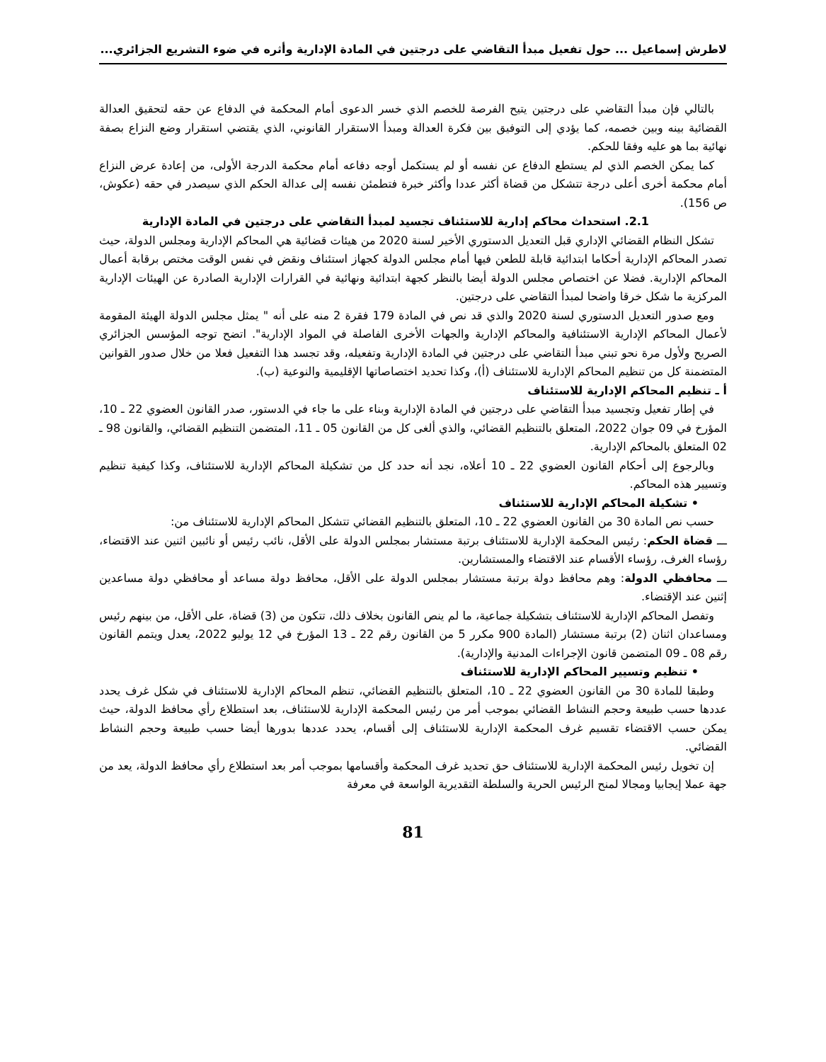لاطرش إسماعيل ... حول تفعيل مبدأ التقاضي على درجتين في المادة الإدارية وأثره في ضوء التشريع الجزائري...
بالتالي فإن مبدأ التقاضي على درجتين يتيح الفرصة للخصم الذي خسر الدعوى أمام المحكمة في الدفاع عن حقه لتحقيق العدالة القضائية بينه وبين خصمه، كما يؤدي إلى التوفيق بين فكرة العدالة ومبدأ الاستقرار القانوني، الذي يقتضي استقرار وضع النزاع بصفة نهائية بما هو عليه وفقا للحكم.
كما يمكن الخصم الذي لم يستطع الدفاع عن نفسه أو لم يستكمل أوجه دفاعه أمام محكمة الدرجة الأولى، من إعادة عرض النزاع أمام محكمة أخرى أعلى درجة تتشكل من قضاة أكثر عددا وأكثر خبرة فتطمئن نفسه إلى عدالة الحكم الذي سيصدر في حقه (عكوش، ص 156).
2.1. استحداث محاكم إدارية للاستئناف تجسيد لمبدأ التقاضي على درجتين في المادة الإدارية
تشكل النظام القضائي الإداري قبل التعديل الدستوري الأخير لسنة 2020 من هيئات قضائية هي المحاكم الإدارية ومجلس الدولة، حيث تصدر المحاكم الإدارية أحكاما ابتدائية قابلة للطعن فيها أمام مجلس الدولة كجهاز استئناف ونقض في نفس الوقت مختص برقابة أعمال المحاكم الإدارية. فضلا عن اختصاص مجلس الدولة أيضا بالنظر كجهة ابتدائية ونهائية في القرارات الإدارية الصادرة عن الهيئات الإدارية المركزية ما شكل خرقا واضحا لمبدأ التقاضي على درجتين.
ومع صدور التعديل الدستوري لسنة 2020 والذي قد نص في المادة 179 فقرة 2 منه على أنه " يمثل مجلس الدولة الهيئة المقومة لأعمال المحاكم الإدارية الاستئنافية والمحاكم الإدارية والجهات الأخرى الفاصلة في المواد الإدارية". اتضح توجه المؤسس الجزائري الصريح ولأول مرة نحو تبني مبدأ التقاضي على درجتين في المادة الإدارية وتفعيله، وقد تجسد هذا التفعيل فعلا من خلال صدور القوانين المتضمنة كل من تنظيم المحاكم الإدارية للاستئناف (أ)، وكذا تحديد اختصاصاتها الإقليمية والنوعية (ب).
أ ـ تنظيم المحاكم الإدارية للاستئناف
في إطار تفعيل وتجسيد مبدأ التقاضي على درجتين في المادة الإدارية وبناء على ما جاء في الدستور، صدر القانون العضوي 22 ـ 10، المؤرخ في 09 جوان 2022، المتعلق بالتنظيم القضائي، والذي ألغى كل من القانون 05 ـ 11، المتضمن التنظيم القضائي، والقانون 98 ـ 02 المتعلق بالمحاكم الإدارية.
وبالرجوع إلى أحكام القانون العضوي 22 ـ 10 أعلاه، نجد أنه حدد كل من تشكيلة المحاكم الإدارية للاستئناف، وكذا كيفية تنظيم وتسيير هذه المحاكم.
• تشكيلة المحاكم الإدارية للاستئناف
حسب نص المادة 30 من القانون العضوي 22 ـ 10، المتعلق بالتنظيم القضائي تتشكل المحاكم الإدارية للاستئناف من:
ـــ قضاة الحكم: رئيس المحكمة الإدارية للاستئناف برتبة مستشار بمجلس الدولة على الأقل، نائب رئيس أو نائبين اثنين عند الاقتضاء، رؤساء الغرف، رؤساء الأقسام عند الاقتضاء والمستشارين.
ـــ محافظي الدولة: وهم محافظ دولة برتبة مستشار بمجلس الدولة على الأقل، محافظ دولة مساعد أو محافظي دولة مساعدين إثنين عند الإقتضاء.
وتفصل المحاكم الإدارية للاستئناف بتشكيلة جماعية، ما لم ينص القانون بخلاف ذلك، تتكون من (3) قضاة، على الأقل، من بينهم رئيس ومساعدان اثنان (2) برتبة مستشار (المادة 900 مكرر 5 من القانون رقم 22 ـ 13 المؤرخ في 12 يوليو 2022، يعدل ويتمم القانون رقم 08 ـ 09 المتضمن قانون الإجراءات المدنية والإدارية).
• تنظيم وتسيير المحاكم الإدارية للاستئناف
وطبقا للمادة 30 من القانون العضوي 22 ـ 10، المتعلق بالتنظيم القضائي، تنظم المحاكم الإدارية للاستئناف في شكل غرف يحدد عددها حسب طبيعة وحجم النشاط القضائي بموجب أمر من رئيس المحكمة الإدارية للاستئناف، بعد استطلاع رأي محافظ الدولة، حيث يمكن حسب الاقتضاء تقسيم غرف المحكمة الإدارية للاستئناف إلى أقسام، يحدد عددها بدورها أيضا حسب طبيعة وحجم النشاط القضائي.
إن تخويل رئيس المحكمة الإدارية للاستئناف حق تحديد غرف المحكمة وأقسامها بموجب أمر بعد استطلاع رأي محافظ الدولة، يعد من جهة عملا إيجابيا ومجالا لمنح الرئيس الحرية والسلطة التقديرية الواسعة في معرفة
81